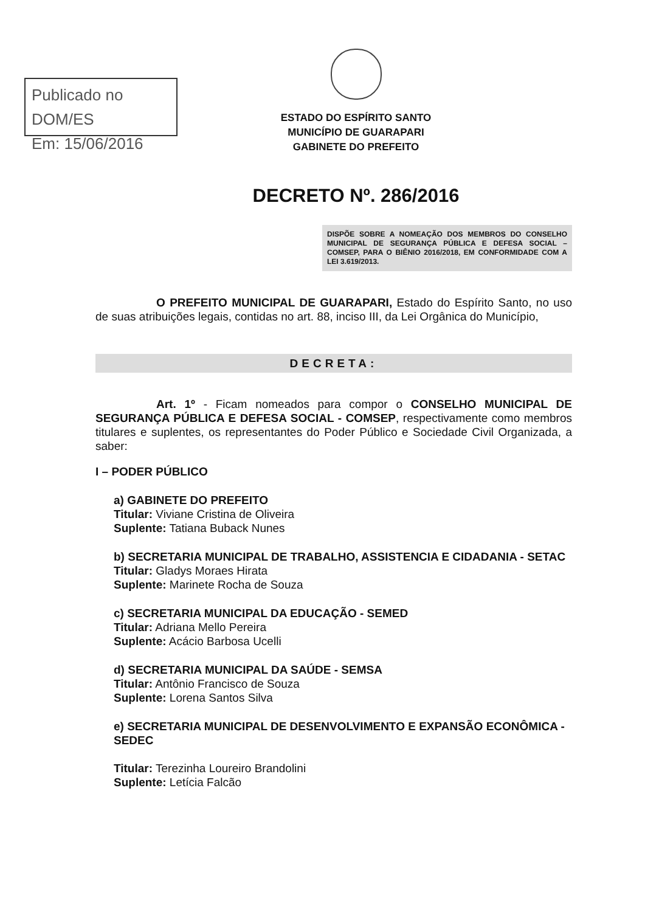Publicado no DOM/ES
Em: 15/06/2016
ESTADO DO ESPÍRITO SANTO
MUNICÍPIO DE GUARAPARI
GABINETE DO PREFEITO
DECRETO Nº. 286/2016
DISPÕE SOBRE A NOMEAÇÃO DOS MEMBROS DO CONSELHO MUNICIPAL DE SEGURANÇA PÚBLICA E DEFESA SOCIAL – COMSEP, PARA O BIÊNIO 2016/2018, EM CONFORMIDADE COM A LEI 3.619/2013.
O PREFEITO MUNICIPAL DE GUARAPARI, Estado do Espírito Santo, no uso de suas atribuições legais, contidas no art. 88, inciso III, da Lei Orgânica do Município,
DECRETA:
Art. 1º - Ficam nomeados para compor o CONSELHO MUNICIPAL DE SEGURANÇA PÚBLICA E DEFESA SOCIAL - COMSEP, respectivamente como membros titulares e suplentes, os representantes do Poder Público e Sociedade Civil Organizada, a saber:
I – PODER PÚBLICO
a) GABINETE DO PREFEITO
Titular: Viviane Cristina de Oliveira
Suplente: Tatiana Buback Nunes
b) SECRETARIA MUNICIPAL DE TRABALHO, ASSISTENCIA E CIDADANIA - SETAC
Titular: Gladys Moraes Hirata
Suplente: Marinete Rocha de Souza
c) SECRETARIA MUNICIPAL DA EDUCAÇÃO - SEMED
Titular: Adriana Mello Pereira
Suplente: Acácio Barbosa Ucelli
d) SECRETARIA MUNICIPAL DA SAÚDE - SEMSA
Titular: Antônio Francisco de Souza
Suplente: Lorena Santos Silva
e) SECRETARIA MUNICIPAL DE DESENVOLVIMENTO E EXPANSÃO ECONÔMICA - SEDEC
Titular: Terezinha Loureiro Brandolini
Suplente: Letícia Falcão